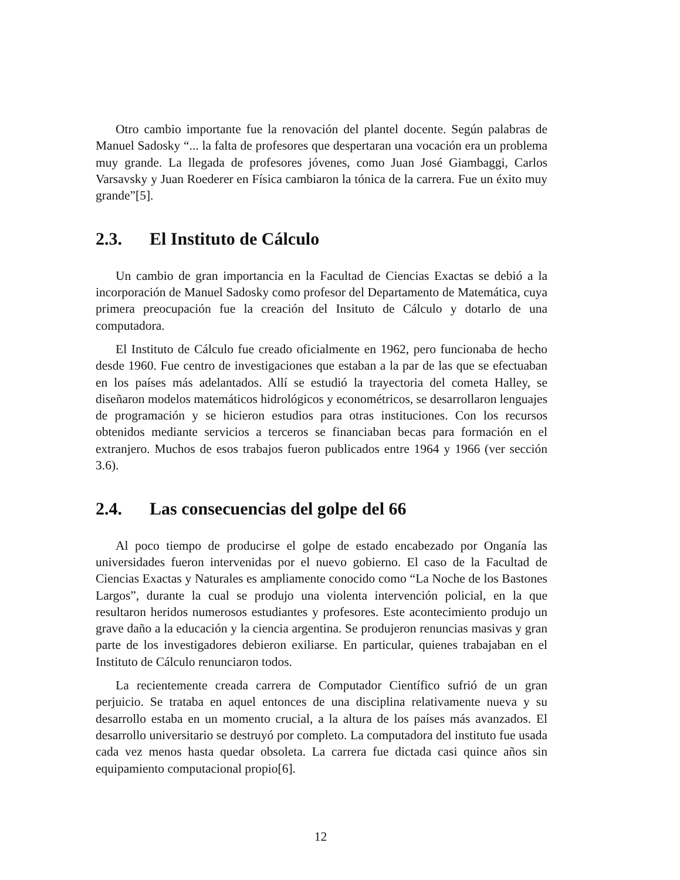Otro cambio importante fue la renovación del plantel docente. Según palabras de Manuel Sadosky “... la falta de profesores que despertaran una vocación era un problema muy grande. La llegada de profesores jóvenes, como Juan José Giambaggi, Carlos Varsavsky y Juan Roederer en Física cambiaron la tónica de la carrera. Fue un éxito muy grande”[5].
2.3. El Instituto de Cálculo
Un cambio de gran importancia en la Facultad de Ciencias Exactas se debió a la incorporación de Manuel Sadosky como profesor del Departamento de Matemática, cuya primera preocupación fue la creación del Insituto de Cálculo y dotarlo de una computadora.
El Instituto de Cálculo fue creado oficialmente en 1962, pero funcionaba de hecho desde 1960. Fue centro de investigaciones que estaban a la par de las que se efectuaban en los países más adelantados. Allí se estudió la trayectoria del cometa Halley, se diseñaron modelos matemáticos hidrológicos y econométricos, se desarrollaron lenguajes de programación y se hicieron estudios para otras instituciones. Con los recursos obtenidos mediante servicios a terceros se financiaban becas para formación en el extranjero. Muchos de esos trabajos fueron publicados entre 1964 y 1966 (ver sección 3.6).
2.4. Las consecuencias del golpe del 66
Al poco tiempo de producirse el golpe de estado encabezado por Onganía las universidades fueron intervenidas por el nuevo gobierno. El caso de la Facultad de Ciencias Exactas y Naturales es ampliamente conocido como “La Noche de los Bastones Largos”, durante la cual se produjo una violenta intervención policial, en la que resultaron heridos numerosos estudiantes y profesores. Este acontecimiento produjo un grave daño a la educación y la ciencia argentina. Se produjeron renuncias masivas y gran parte de los investigadores debieron exiliarse. En particular, quienes trabajaban en el Instituto de Cálculo renunciaron todos.
La recientemente creada carrera de Computador Científico sufrió de un gran perjuicio. Se trataba en aquel entonces de una disciplina relativamente nueva y su desarrollo estaba en un momento crucial, a la altura de los países más avanzados. El desarrollo universitario se destruyó por completo. La computadora del instituto fue usada cada vez menos hasta quedar obsoleta. La carrera fue dictada casi quince años sin equipamiento computacional propio[6].
12